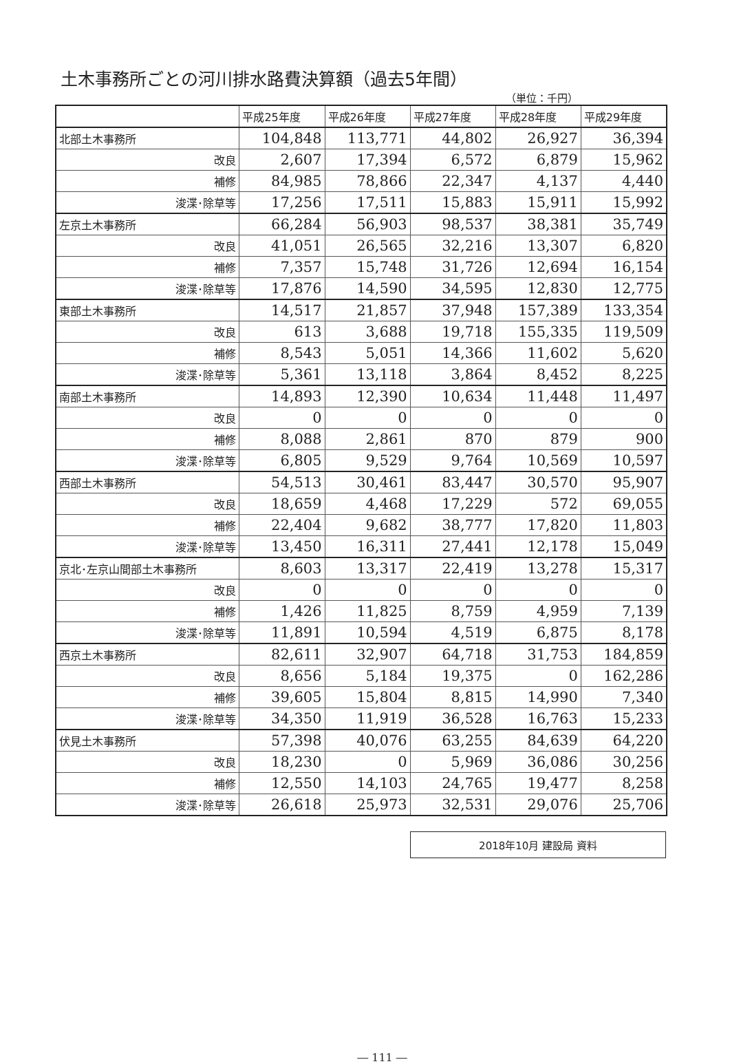土木事務所ごとの河川排水路費決算額（過去5年間）
（単位：千円）
| | 平成25年度 | 平成26年度 | 平成27年度 | 平成28年度 | 平成29年度 |
| --- | --- | --- | --- | --- | --- |
| 北部土木事務所 | 104,848 | 113,771 | 44,802 | 26,927 | 36,394 |
| 改良 | 2,607 | 17,394 | 6,572 | 6,879 | 15,962 |
| 補修 | 84,985 | 78,866 | 22,347 | 4,137 | 4,440 |
| 浚渫･除草等 | 17,256 | 17,511 | 15,883 | 15,911 | 15,992 |
| 左京土木事務所 | 66,284 | 56,903 | 98,537 | 38,381 | 35,749 |
| 改良 | 41,051 | 26,565 | 32,216 | 13,307 | 6,820 |
| 補修 | 7,357 | 15,748 | 31,726 | 12,694 | 16,154 |
| 浚渫･除草等 | 17,876 | 14,590 | 34,595 | 12,830 | 12,775 |
| 東部土木事務所 | 14,517 | 21,857 | 37,948 | 157,389 | 133,354 |
| 改良 | 613 | 3,688 | 19,718 | 155,335 | 119,509 |
| 補修 | 8,543 | 5,051 | 14,366 | 11,602 | 5,620 |
| 浚渫･除草等 | 5,361 | 13,118 | 3,864 | 8,452 | 8,225 |
| 南部土木事務所 | 14,893 | 12,390 | 10,634 | 11,448 | 11,497 |
| 改良 | 0 | 0 | 0 | 0 | 0 |
| 補修 | 8,088 | 2,861 | 870 | 879 | 900 |
| 浚渫･除草等 | 6,805 | 9,529 | 9,764 | 10,569 | 10,597 |
| 西部土木事務所 | 54,513 | 30,461 | 83,447 | 30,570 | 95,907 |
| 改良 | 18,659 | 4,468 | 17,229 | 572 | 69,055 |
| 補修 | 22,404 | 9,682 | 38,777 | 17,820 | 11,803 |
| 浚渫･除草等 | 13,450 | 16,311 | 27,441 | 12,178 | 15,049 |
| 京北･左京山間部土木事務所 | 8,603 | 13,317 | 22,419 | 13,278 | 15,317 |
| 改良 | 0 | 0 | 0 | 0 | 0 |
| 補修 | 1,426 | 11,825 | 8,759 | 4,959 | 7,139 |
| 浚渫･除草等 | 11,891 | 10,594 | 4,519 | 6,875 | 8,178 |
| 西京土木事務所 | 82,611 | 32,907 | 64,718 | 31,753 | 184,859 |
| 改良 | 8,656 | 5,184 | 19,375 | 0 | 162,286 |
| 補修 | 39,605 | 15,804 | 8,815 | 14,990 | 7,340 |
| 浚渫･除草等 | 34,350 | 11,919 | 36,528 | 16,763 | 15,233 |
| 伏見土木事務所 | 57,398 | 40,076 | 63,255 | 84,639 | 64,220 |
| 改良 | 18,230 | 0 | 5,969 | 36,086 | 30,256 |
| 補修 | 12,550 | 14,103 | 24,765 | 19,477 | 8,258 |
| 浚渫･除草等 | 26,618 | 25,973 | 32,531 | 29,076 | 25,706 |
2018年10月 建設局 資料
― 111 ―